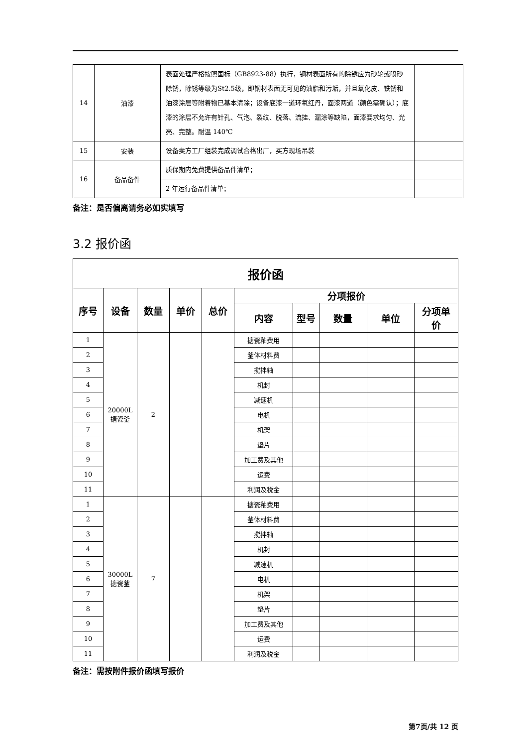| 14 | 油漆 | 表面处理严格按照国标（GB8923-88）执行，钢材表面所有的除锈应为砂轮或喷砂除锈，除锈等级为St2.5级，即钢材表面无可见的油脂和污垢，并且氧化皮、铁锈和油漆涂层等附着物已基本清除；设备底漆一道环氧红丹，面漆两道（颜色需确认）；底漆的涂层不允许有针孔、气泡、裂纹、脱落、流挂、漏涂等缺陷，面漆要求均匀、光亮、完整。耐温 140℃ | |
| 15 | 安装 | 设备卖方工厂组装完成调试合格出厂，买方现场吊装 | |
| 16 | 备品备件 | 质保期内免费提供备品件清单； | |
| | | 2 年运行备品件清单； | |
备注：是否偏离请务必如实填写
3.2 报价函
| 报价函 | | | | | | | | | |
| --- | --- | --- | --- | --- | --- | --- | --- | --- | --- |
| 序号 | 设备 | 数量 | 单价 | 总价 | 分项报价 | | | | |
| | | | | | 内容 | 型号 | 数量 | 单位 | 分项单价 |
| 1 | 20000L 搪瓷釜 | 2 | | | 搪瓷釉费用 | | | | |
| 2 | | | | | 釜体材料费 | | | | |
| 3 | | | | | 搅拌轴 | | | | |
| 4 | | | | | 机封 | | | | |
| 5 | | | | | 减速机 | | | | |
| 6 | | | | | 电机 | | | | |
| 7 | | | | | 机架 | | | | |
| 8 | | | | | 垫片 | | | | |
| 9 | | | | | 加工费及其他 | | | | |
| 10 | | | | | 运费 | | | | |
| 11 | | | | | 利润及税金 | | | | |
| 1 | 30000L 搪瓷釜 | 7 | | | 搪瓷釉费用 | | | | |
| 2 | | | | | 釜体材料费 | | | | |
| 3 | | | | | 搅拌轴 | | | | |
| 4 | | | | | 机封 | | | | |
| 5 | | | | | 减速机 | | | | |
| 6 | | | | | 电机 | | | | |
| 7 | | | | | 机架 | | | | |
| 8 | | | | | 垫片 | | | | |
| 9 | | | | | 加工费及其他 | | | | |
| 10 | | | | | 运费 | | | | |
| 11 | | | | | 利润及税金 | | | | |
备注：需按附件报价函填写报价
第7页/共 12 页